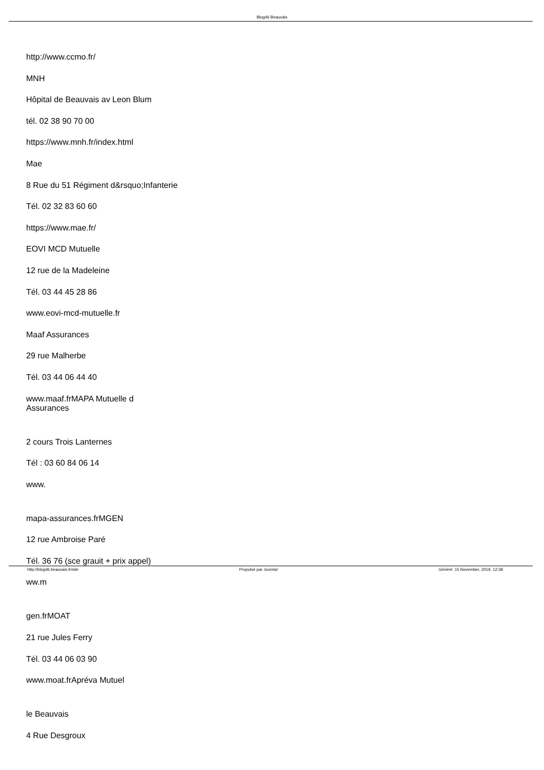Blog46 Beauvais
http://www.ccmo.fr/
MNH
Hôpital de Beauvais av Leon Blum
tél. 02 38 90 70 00
https://www.mnh.fr/index.html
Mae
8 Rue du 51 Régiment d&rsquo;Infanterie
Tél. 02 32 83 60 60
https://www.mae.fr/
EOVI MCD Mutuelle
12 rue de la Madeleine
Tél. 03 44 45 28 86
www.eovi-mcd-mutuelle.fr
Maaf Assurances
29 rue Malherbe
Tél. 03 44 06 44 40
www.maaf.frMAPA Mutuelle d
Assurances
2 cours Trois Lanternes
Tél : 03 60 84 06 14
www.
mapa-assurances.frMGEN
12 rue Ambroise Paré
Tél. 36 76 (sce grauit + prix appel)
ww.m
gen.frMOAT
21 rue Jules Ferry
Tél. 03 44 06 03 90
www.moat.frApréva Mutuel
le Beauvais
4 Rue Desgroux
http://blog46.beauvais.fr/site Propulsé par Joomla! Généré: 15 November, 2019, 12:38